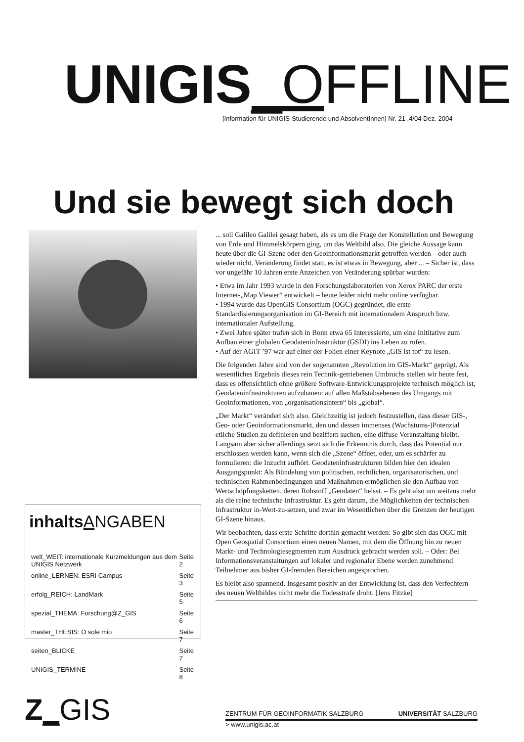UNIGIS_OFFLINE
[Information für UNIGIS-Studierende und AbsolventInnen] Nr. 21 ,4/04 Dez. 2004
Und sie bewegt sich doch
... soll Galileo Galilei gesagt haben, als es um die Frage der Konstellation und Bewegung von Erde und Himmelskörpern ging, um das Weltbild also. Die gleiche Aussage kann heute über die GI-Szene oder den Geoinformationsmarkt getroffen werden – oder auch wieder nicht. Veränderung findet statt, es ist etwas in Bewegung, aber ... – Sicher ist, dass vor ungefähr 10 Jahren erste Anzeichen von Veränderung spürbar wurden:
• Etwa im Jahr 1993 wurde in den Forschungslaboratorien von Xerox PARC der erste Internet-„Map Viewer“ entwickelt – heute leider nicht mehr online verfügbar.
• 1994 wurde das OpenGIS Consortium (OGC) gegründet, die erste Standardisierungsorganisation im GI-Bereich mit internationalem Anspruch bzw. internationaler Aufstellung.
• Zwei Jahre später trafen sich in Bonn etwa 65 Interessierte, um eine Inititative zum Aufbau einer globalen Geodateninfrastruktur (GSDI) ins Leben zu rufen.
• Auf der AGIT ’97 war auf einer der Folien einer Keynote „GIS ist tot“ zu lesen.
Die folgenden Jahre sind von der sogenannten „Revolution im GIS-Markt“ geprägt. Als wesentliches Ergebnis dieses rein Technik-getriebenen Umbruchs stellen wir heute fest, dass es offensichtlich ohne größere Software-Entwicklungsprojekte technisch möglich ist, Geodateninfrastrukturen aufzubauen: auf allen Maßstabsebenen des Umgangs mit Geoinformationen, von „organisationsintern“ bis „global“.
„Der Markt“ verändert sich also. Gleichzeitig ist jedoch festzustellen, dass dieser GIS-, Geo- oder Geoinformationsmarkt, den und dessen immenses (Wachstums-)Potenzial etliche Studien zu definieren und beziffern suchen, eine diffuse Veranstaltung bleibt. Langsam aber sicher allerdings setzt sich die Erkenntnis durch, dass das Potential nur erschlossen werden kann, wenn sich die „Szene“ öffnet, oder, um es schärfer zu formulieren: die Inzucht aufhört. Geodateninfrastrukturen bilden hier den idealen Ausgangspunkt: Als Bündelung von politischen, rechtlichen, organisatorischen, und technischen Rahmenbedingungen und Maßnahmen ermöglichen sie den Aufbau von Wertschöpfungsketten, deren Rohstoff „Geodaten“ heisst. – Es geht also um weitaus mehr als die reine technische Infrastruktur. Es geht darum, die Möglichkeiten der technischen Infrastruktur in-Wert-zu-setzen, und zwar im Wesentlichen über die Grenzen der heutigen GI-Szene hinaus.
Wir beobachten, dass erste Schritte dorthin gemacht werden: So gibt sich das OGC mit Open Geospatial Consortium einen neuen Namen, mit dem die Öffnung hin zu neuen Markt- und Technologiesegmenten zum Ausdruck gebracht werden soll. – Oder: Bei Informationsveranstaltungen auf lokaler und regionaler Ebene werden zunehmend Teilnehmer aus bisher GI-fremden Bereichen angesprochen.
Es bleibt also spannend. Insgesamt positiv an der Entwicklung ist, dass den Verfechtern des neuen Weltbildes nicht mehr die Todesstrafe droht. [Jens Fitzke]
inhalts ANGABEN
| welt_WEIT: internationale Kurzmeldungen aus dem UNIGIS Netzwerk | Seite 2 |
| online_LERNEN: ESRI Campus | Seite 3 |
| erfolg_REICH: LandMark | Seite 5 |
| spezial_THEMA: Forschung@Z_GIS | Seite 6 |
| master_THESIS: O sole mio | Seite 7 |
| seiten_BLICKE | Seite 7 |
| UNIGIS_TERMINE | Seite 8 |
Z_GIS
ZENTRUM FÜR GEOINFORMATIK SALZBURG UNIVERSITÄT SALZBURG
> www.unigis.ac.at